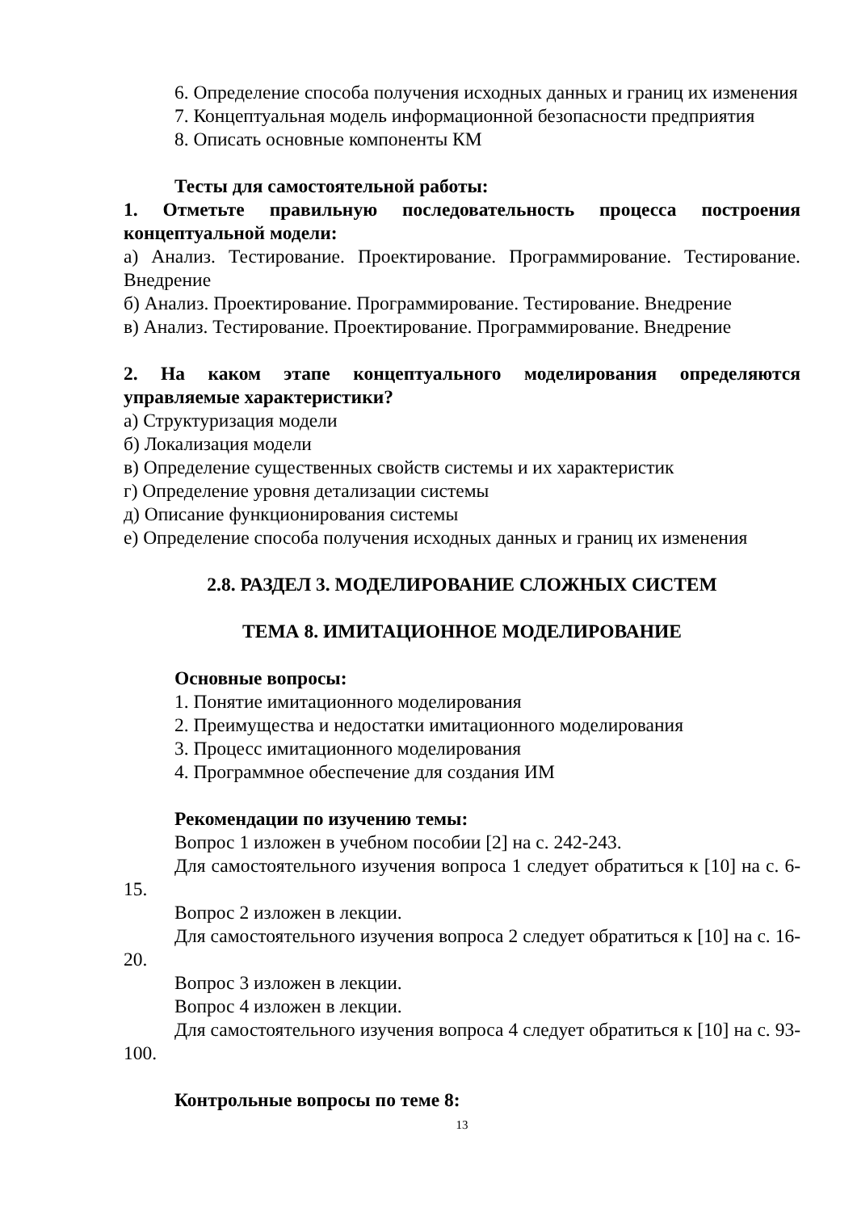6. Определение способа получения исходных данных и границ их изменения
7. Концептуальная модель информационной безопасности предприятия
8. Описать основные компоненты КМ
Тесты для самостоятельной работы:
1. Отметьте правильную последовательность процесса построения концептуальной модели:
а) Анализ. Тестирование. Проектирование. Программирование. Тестирование. Внедрение
б) Анализ. Проектирование. Программирование. Тестирование. Внедрение
в) Анализ. Тестирование. Проектирование. Программирование. Внедрение
2. На каком этапе концептуального моделирования определяются управляемые характеристики?
а) Структуризация модели
б) Локализация модели
в) Определение существенных свойств системы и их характеристик
г) Определение уровня детализации системы
д) Описание функционирования системы
е) Определение способа получения исходных данных и границ их изменения
2.8. РАЗДЕЛ 3. МОДЕЛИРОВАНИЕ СЛОЖНЫХ СИСТЕМ
ТЕМА 8. ИМИТАЦИОННОЕ МОДЕЛИРОВАНИЕ
Основные вопросы:
1. Понятие имитационного моделирования
2. Преимущества и недостатки имитационного моделирования
3. Процесс имитационного моделирования
4. Программное обеспечение для создания ИМ
Рекомендации по изучению темы:
Вопрос 1 изложен в учебном пособии [2] на с. 242-243.
Для самостоятельного изучения вопроса 1 следует обратиться к [10] на с. 6-15.
Вопрос 2 изложен в лекции.
Для самостоятельного изучения вопроса 2 следует обратиться к [10] на с. 16-20.
Вопрос 3 изложен в лекции.
Вопрос 4 изложен в лекции.
Для самостоятельного изучения вопроса 4 следует обратиться к [10] на с. 93-100.
Контрольные вопросы по теме 8:
13